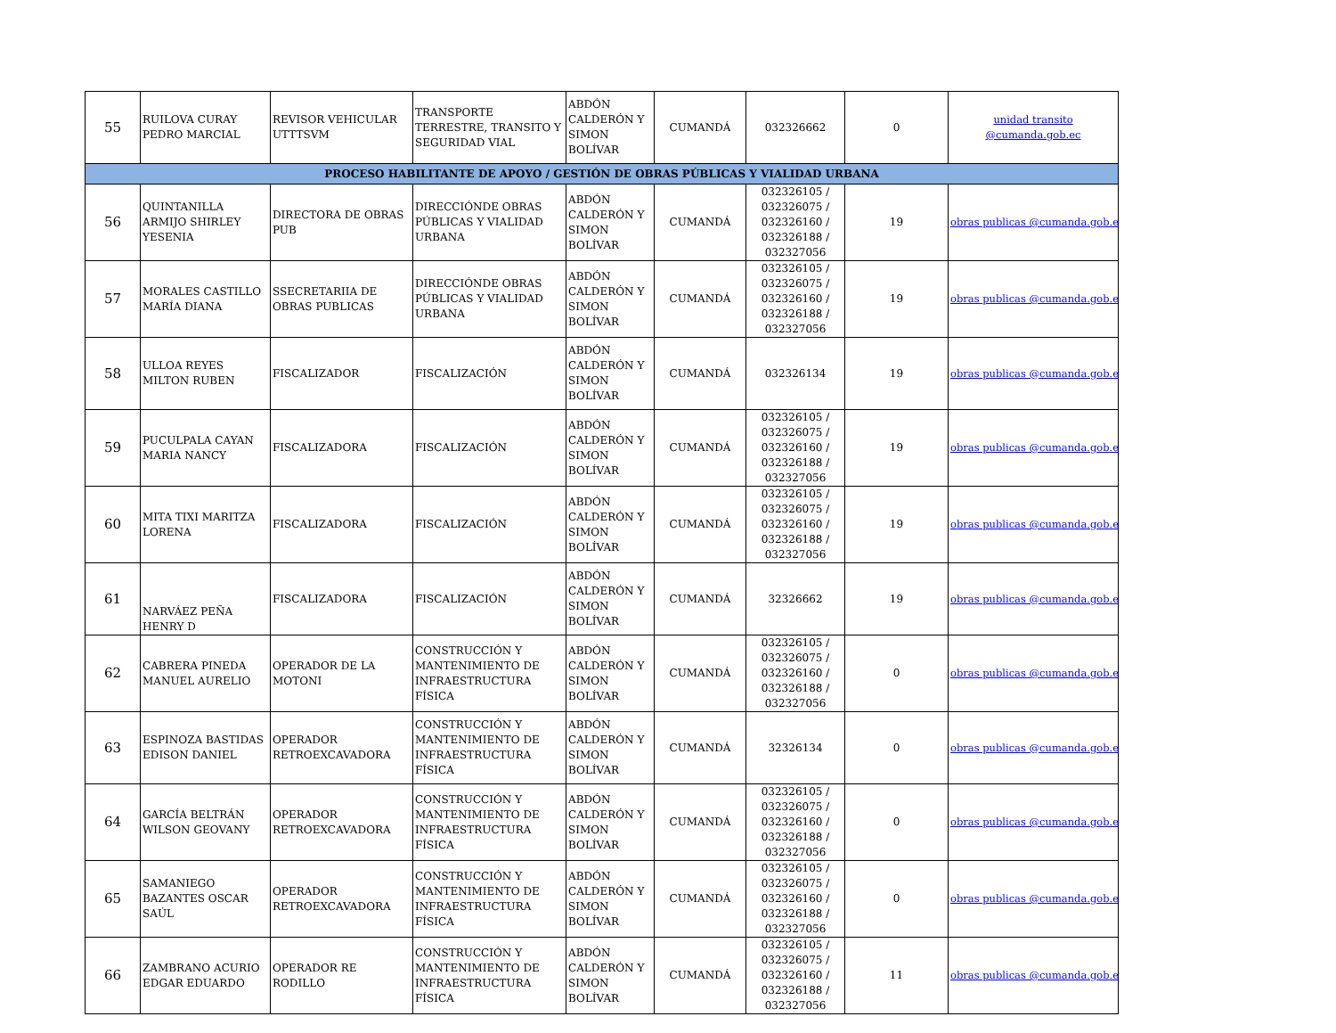| 55 | RUILOVA CURAY PEDRO MARCIAL | REVISOR VEHICULAR UTTTSVM | TRANSPORTE TERRESTRE, TRANSITO Y SEGURIDAD VIAL | ABDÓN CALDERÓN Y SIMON BOLÍVAR | CUMANDÁ | 032326662 | 0 | unidad transito @cumanda.gob.ec |
| PROCESO HABILITANTE DE APOYO / GESTIÓN DE OBRAS PÚBLICAS Y VIALIDAD URBANA | | | | | | | | |
| 56 | QUINTANILLA ARMIJO SHIRLEY YESENIA | DIRECTORA DE OBRAS PUB | DIRECCIÓNDE OBRAS PÚBLICAS Y VIALIDAD URBANA | ABDÓN CALDERÓN Y SIMON BOLÍVAR | CUMANDÁ | 032326105 / 032326075 / 032326160 / 032326188 / 032327056 | 19 | obras publicas @cumanda.gob.ec |
| 57 | MORALES CASTILLO MARÍA DIANA | SSECRETARIIA DE OBRAS PUBLICAS | DIRECCIÓNDE OBRAS PÚBLICAS Y VIALIDAD URBANA | ABDÓN CALDERÓN Y SIMON BOLÍVAR | CUMANDÁ | 032326105 / 032326075 / 032326160 / 032326188 / 032327056 | 19 | obras publicas @cumanda.gob.ec |
| 58 | ULLOA REYES MILTON RUBEN | FISCALIZADOR | FISCALIZACIÓN | ABDÓN CALDERÓN Y SIMON BOLÍVAR | CUMANDÁ | 032326134 | 19 | obras publicas @cumanda.gob.ec |
| 59 | PUCULPALA CAYAN MARIA NANCY | FISCALIZADORA | FISCALIZACIÓN | ABDÓN CALDERÓN Y SIMON BOLÍVAR | CUMANDÁ | 032326105 / 032326075 / 032326160 / 032326188 / 032327056 | 19 | obras publicas @cumanda.gob.ec |
| 60 | MITA TIXI MARITZA LORENA | FISCALIZADORA | FISCALIZACIÓN | ABDÓN CALDERÓN Y SIMON BOLÍVAR | CUMANDÁ | 032326105 / 032326075 / 032326160 / 032326188 / 032327056 | 19 | obras publicas @cumanda.gob.ec |
| 61 | NARVÁEZ PEÑA HENRY D | FISCALIZADORA | FISCALIZACIÓN | ABDÓN CALDERÓN Y SIMON BOLÍVAR | CUMANDÁ | 32326662 | 19 | obras publicas @cumanda.gob.ec |
| 62 | CABRERA PINEDA MANUEL AURELIO | OPERADOR DE LA MOTONI | CONSTRUCCIÓN Y MANTENIMIENTO DE INFRAESTRUCTURA FÍSICA | ABDÓN CALDERÓN Y SIMON BOLÍVAR | CUMANDÁ | 032326105 / 032326075 / 032326160 / 032326188 / 032327056 | 0 | obras publicas @cumanda.gob.ec |
| 63 | ESPINOZA BASTIDAS EDISON DANIEL | OPERADOR RETROEXCAVADORA | CONSTRUCCIÓN Y MANTENIMIENTO DE INFRAESTRUCTURA FÍSICA | ABDÓN CALDERÓN Y SIMON BOLÍVAR | CUMANDÁ | 32326134 | 0 | obras publicas @cumanda.gob.ec |
| 64 | GARCÍA BELTRÁN WILSON GEOVANY | OPERADOR RETROEXCAVADORA | CONSTRUCCIÓN Y MANTENIMIENTO DE INFRAESTRUCTURA FÍSICA | ABDÓN CALDERÓN Y SIMON BOLÍVAR | CUMANDÁ | 032326105 / 032326075 / 032326160 / 032326188 / 032327056 | 0 | obras publicas @cumanda.gob.ec |
| 65 | SAMANIEGO BAZANTES OSCAR SAÚL | OPERADOR RETROEXCAVADORA | CONSTRUCCIÓN Y MANTENIMIENTO DE INFRAESTRUCTURA FÍSICA | ABDÓN CALDERÓN Y SIMON BOLÍVAR | CUMANDÁ | 032326105 / 032326075 / 032326160 / 032326188 / 032327056 | 0 | obras publicas @cumanda.gob.ec |
| 66 | ZAMBRANO ACURIO EDGAR EDUARDO | OPERADOR RE RODILLO | CONSTRUCCIÓN Y MANTENIMIENTO DE INFRAESTRUCTURA FÍSICA | ABDÓN CALDERÓN Y SIMON BOLÍVAR | CUMANDÁ | 032326105 / 032326075 / 032326160 / 032326188 / 032327056 | 11 | obras publicas @cumanda.gob.ec |